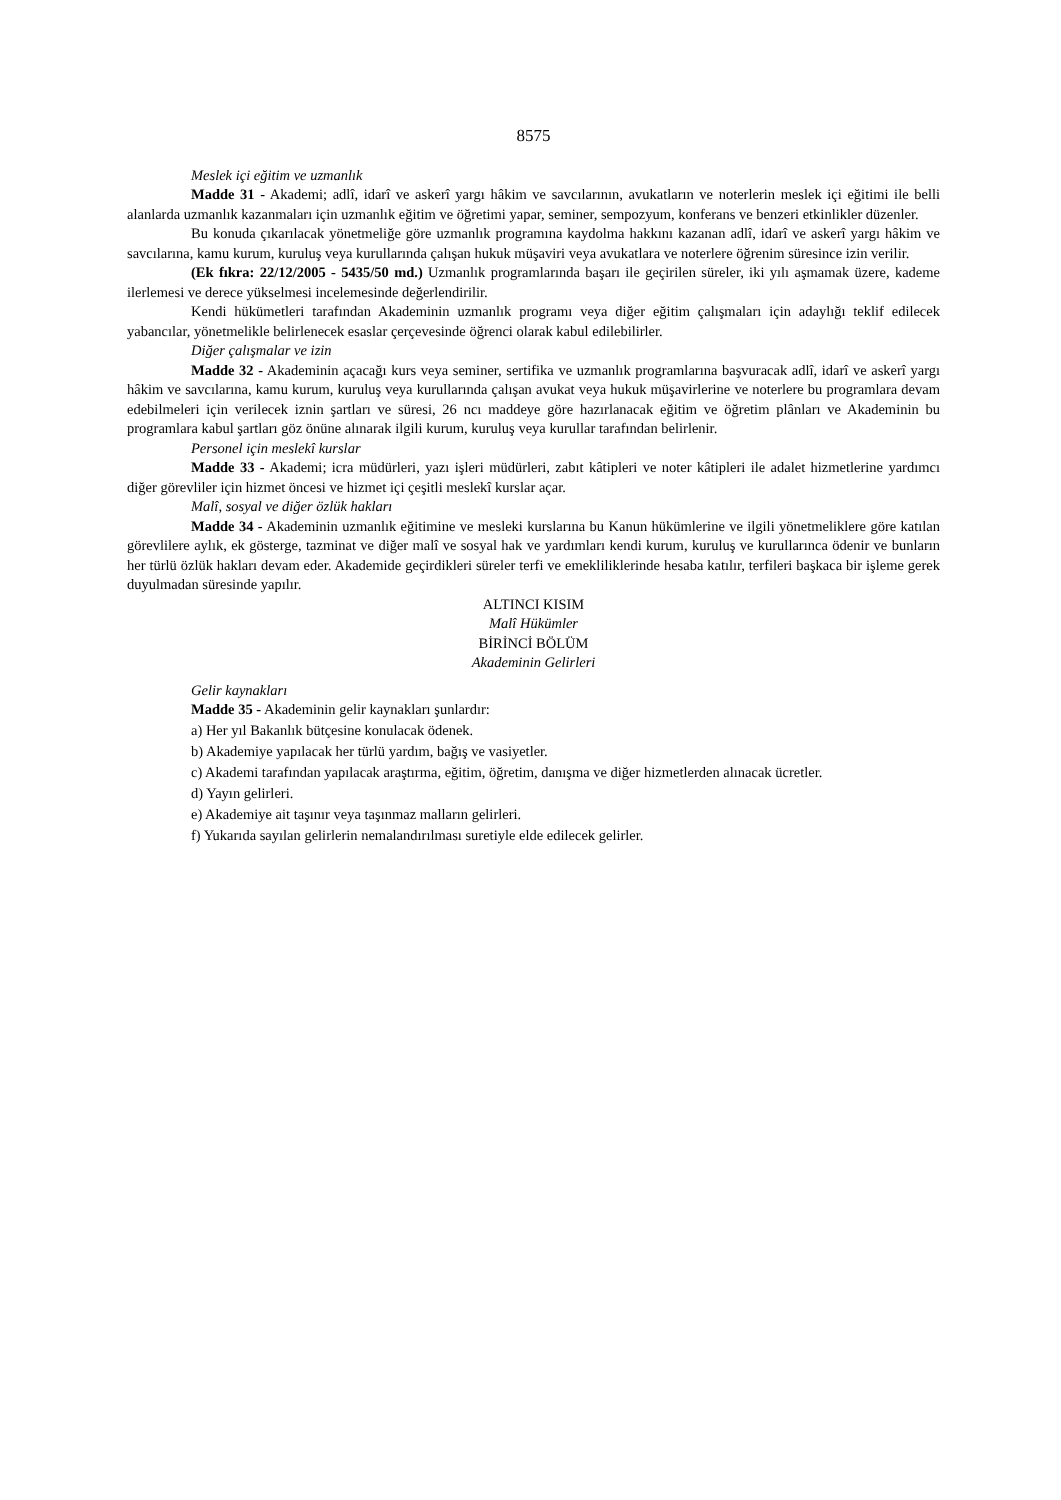8575
Meslek içi eğitim ve uzmanlık
Madde 31 - Akademi; adlî, idarî ve askerî yargı hâkim ve savcılarının, avukatların ve noterlerin meslek içi eğitimi ile belli alanlarda uzmanlık kazanmaları için uzmanlık eğitim ve öğretimi yapar, seminer, sempozyum, konferans ve benzeri etkinlikler düzenler.
Bu konuda çıkarılacak yönetmeliğe göre uzmanlık programına kaydolma hakkını kazanan adlî, idarî ve askerî yargı hâkim ve savcılarına, kamu kurum, kuruluş veya kurullarında çalışan hukuk müşaviri veya avukatlara ve noterlere öğrenim süresince izin verilir.
(Ek fıkra: 22/12/2005 - 5435/50 md.) Uzmanlık programlarında başarı ile geçirilen süreler, iki yılı aşmamak üzere, kademe ilerlemesi ve derece yükselmesi incelemesinde değerlendirilir.
Kendi hükümetleri tarafından Akademinin uzmanlık programı veya diğer eğitim çalışmaları için adaylığı teklif edilecek yabancılar, yönetmelikle belirlenecek esaslar çerçevesinde öğrenci olarak kabul edilebilirler.
Diğer çalışmalar ve izin
Madde 32 - Akademinin açacağı kurs veya seminer, sertifika ve uzmanlık programlarına başvuracak adlî, idarî ve askerî yargı hâkim ve savcılarına, kamu kurum, kuruluş veya kurullarında çalışan avukat veya hukuk müşavirlerine ve noterlere bu programlara devam edebilmeleri için verilecek iznin şartları ve süresi, 26 ncı maddeye göre hazırlanacak eğitim ve öğretim plânları ve Akademinin bu programlara kabul şartları göz önüne alınarak ilgili kurum, kuruluş veya kurullar tarafından belirlenir.
Personel için meslekî kurslar
Madde 33 - Akademi; icra müdürleri, yazı işleri müdürleri, zabıt kâtipleri ve noter kâtipleri ile adalet hizmetlerine yardımcı diğer görevliler için hizmet öncesi ve hizmet içi çeşitli meslekî kurslar açar.
Malî, sosyal ve diğer özlük hakları
Madde 34 - Akademinin uzmanlık eğitimine ve mesleki kurslarına bu Kanun hükümlerine ve ilgili yönetmeliklere göre katılan görevlilere aylık, ek gösterge, tazminat ve diğer malî ve sosyal hak ve yardımları kendi kurum, kuruluş ve kurullarınca ödenir ve bunların her türlü özlük hakları devam eder. Akademide geçirdikleri süreler terfi ve emekliliklerinde hesaba katılır, terfileri başkaca bir işleme gerek duyulmadan süresinde yapılır.
ALTINCI KISIM
Malî Hükümler
BİRİNCİ BÖLÜM
Akademinin Gelirleri
Gelir kaynakları
Madde 35 - Akademinin gelir kaynakları şunlardır:
a) Her yıl Bakanlık bütçesine konulacak ödenek.
b) Akademiye yapılacak her türlü yardım, bağış ve vasiyetler.
c) Akademi tarafından yapılacak araştırma, eğitim, öğretim, danışma ve diğer hizmetlerden alınacak ücretler.
d) Yayın gelirleri.
e) Akademiye ait taşınır veya taşınmaz malların gelirleri.
f) Yukarıda sayılan gelirlerin nemalandırılması suretiyle elde edilecek gelirler.